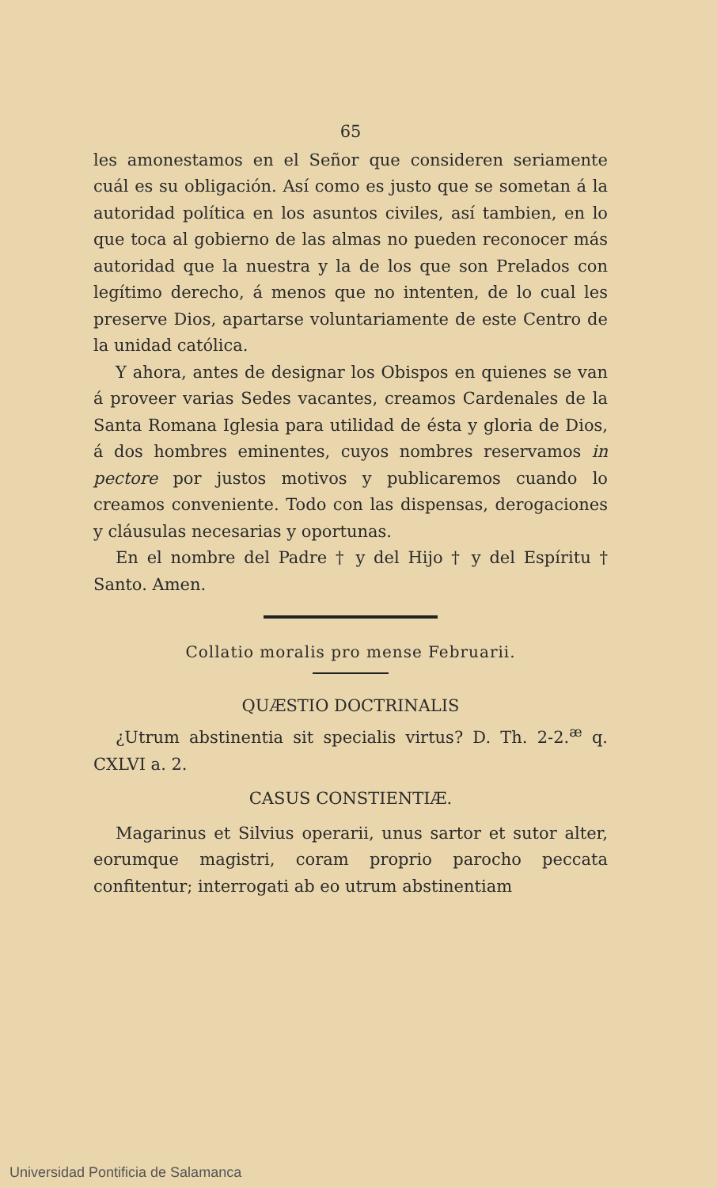65
les amonestamos en el Señor que consideren seriamente cuál es su obligación. Así como es justo que se sometan á la autoridad política en los asuntos civiles, así tambien, en lo que toca al gobierno de las almas no pueden reconocer más autoridad que la nuestra y la de los que son Prelados con legítimo derecho, á menos que no intenten, de lo cual les preserve Dios, apartarse voluntariamente de este Centro de la unidad católica.
Y ahora, antes de designar los Obispos en quienes se van á proveer varias Sedes vacantes, creamos Cardenales de la Santa Romana Iglesia para utilidad de ésta y gloria de Dios, á dos hombres eminentes, cuyos nombres reservamos in pectore por justos motivos y publicaremos cuando lo creamos conveniente. Todo con las dispensas, derogaciones y cláusulas necesarias y oportunas.
En el nombre del Padre † y del Hijo † y del Espíritu † Santo. Amen.
Collatio moralis pro mense Februarii.
QUÆSTIO DOCTRINALIS
¿Utrum abstinentia sit specialis virtus? D. Th. 2-2.<sup>æ</sup> q. CXLVI a. 2.
CASUS CONSTIENTIÆ.
Magarinus et Silvius operarii, unus sartor et sutor alter, eorumque magistri, coram proprio parocho peccata confitentur; interrogati ab eo utrum abstinentiam
Universidad Pontificia de Salamanca